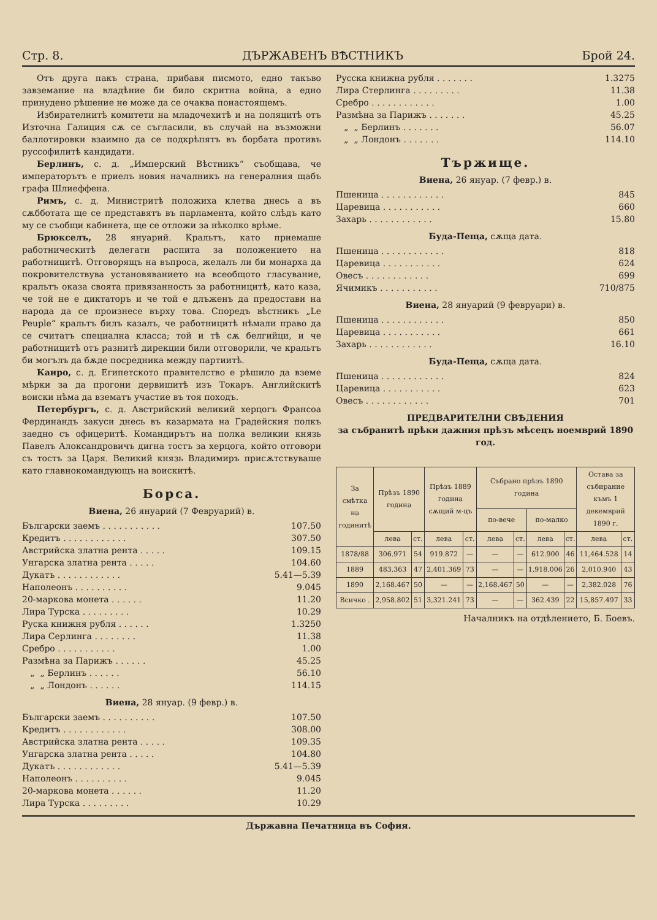Стр. 8. ДЪРЖАВЕНЪ ВѢСТНИКЪ Брой 24.
Отъ друга пакъ страна, прибавя писмото, едно такъво завземание на владѣние би било скритна война, а едно принудено рѣшение не може да се очаква понастоящемъ.
Избирателнитѣ комитети на младочехитѣ и на поляцитѣ отъ Източна Галиция сѫ се съгласили, въ случай на възможни баллотировки взаимно да се подкрѣпятъ въ борбата противъ руссофилитѣ кандидати.
Берлинъ, с. д. „Имперский Вѣстникъ“ съобщава, че императорътъ е приелъ новия началникъ на генералния щабъ графа Шлиеффена.
Римъ, с. д. Министритѣ положиха клетва днесь а въ сѫбботата ще се представятъ въ парламента, който слѣдъ като му се съобщи кабинета, ще се отложи за нѣколко врѣме.
Брюкселъ, 28 януарий. Кральтъ, като приемаше работническитѣ делегати распита за положението на работницитѣ. Отговорящъ на въпроса, желалъ ли би монарха да покровителствува установяванието на всеобщото гласувание, кральтъ оказа своята привязанность за работницитѣ, като каза, че той не е диктаторъ и че той е длъженъ да предостави на народа да се произнесе върху това. Споредъ вѣстникъ „Le Peuple“ кральтъ билъ казалъ, че работницитѣ нѣмали право да се считатъ специална класса; той и тѣ сѫ белгийци, и че работницитѣ отъ разнитѣ дирекции били отговорили, че кральтъ би могълъ да бѫде посредника между партиитѣ.
Каиро, с. д. Египетското правителство е рѣшило да вземе мѣрки за да прогони дервишитѣ изъ Токаръ. Английскитѣ воиски нѣма да взематъ участие въ тоя походъ.
Петербургъ, с. д. Австрийский великий херцогъ Франсоа Фердинандъ закуси днесь въ казармата на Градейския полкъ заедно съ офицеритѣ. Командирътъ на полка великии князь Павелъ Алоксандровичъ дигна тостъ за херцога, който отговори съ тостъ за Царя. Великий князь Владимиръ присѫтствуваше като главнокомандующъ на воискитѣ.
Борса.
Виена, 26 януарий (7 Февруарий) в.
Български заемъ . . . . . . . . . . . 107.50
Кредитъ . . . . . . . . . . . . 307.50
Австрийска златна рента . . . . . 109.15
Унгарска златна рента . . . . . 104.60
Дукатъ . . . . . . . . . . . . 5.41—5.39
Наполеонъ . . . . . . . . . . 9.045
20-маркова монета . . . . . . 11.20
Лира Турска . . . . . . . . . 10.29
Руска книжня рубля . . . . . . 1.3250
Лира Серлинга . . . . . . . . 11.38
Сребро . . . . . . . . . . . 1.00
Размѣна за Парижъ . . . . . . 45.25
„ „ Берлинъ . . . . . . 56.10
„ „ Лондонъ . . . . . . 114.15
Виена, 28 януар. (9 февр.) в.
Български заемъ . . . . . . . . . . 107.50
Кредитъ . . . . . . . . . . . . 308.00
Австрийска златна рента . . . . . 109.35
Унгарска златна рента . . . . . 104.80
Дукатъ . . . . . . . . . . . . 5.41—5.39
Наполеонъ . . . . . . . . . . 9.045
20-маркова монета . . . . . . 11.20
Лира Турска . . . . . . . . . 10.29
Русска книжна рубля . . . . . . . 1.3275
Лира Стерлинга . . . . . . . . . 11.38
Сребро . . . . . . . . . . . . 1.00
Размѣна за Парижъ . . . . . . . 45.25
„ „ Берлинъ . . . . . . . 56.07
„ „ Лондонъ . . . . . . . 114.10
Тържище.
Виена, 26 януар. (7 февр.) в.
Пшеница . . . . . . . . . . . . 845
Царевица . . . . . . . . . . . 660
Захарь . . . . . . . . . . . . 15.80
Буда-Пеща, сѫща дата.
Пшеница . . . . . . . . . . . . 818
Царевица . . . . . . . . . . . 624
Овесъ . . . . . . . . . . . . 699
Ячимикъ . . . . . . . . . . . 710/875
Виена, 28 януарий (9 февруари) в.
Пшеница . . . . . . . . . . . . 850
Царевица . . . . . . . . . . . 661
Захарь . . . . . . . . . . . . 16.10
Буда-Пеща, сѫща дата.
Пшеница . . . . . . . . . . . . 824
Царевица . . . . . . . . . . . 623
Овесъ . . . . . . . . . . . . 701
ПРЕДВАРИТЕЛНИ СВѢДЕНИЯ
за събранитѣ прѣки дажния прѣзъ мѣсецъ ноемврий 1890 год.
| За смѣтка на годинитѣ | Прѣзъ 1890 година | | Прѣзъ 1889 година сѫщий м-цъ | | Събрано прѣзъ 1890 година | | | | Остава за събирание къмъ 1 декемврий 1890 г. | |
| --- | --- | --- | --- | --- | --- | --- | --- | --- | --- | --- |
| | | | | | по-вече | | по-малко | | | |
| | лева | ст. | лева | ст. | лева | ст. | лева | ст. | лева | ст. |
| 1878/88 | 306.971 | 54 | 919.872 | — | — | — | 612.900 | 46 | 11,464.528 | 14 |
| 1889 | 483.363 | 47 | 2,401.369 | 73 | — | — | 1,918.006 | 26 | 2,010.940 | 43 |
| 1890 | 2,168.467 | 50 | — | — | 2,168.467 | 50 | — | — | 2,382.028 | 76 |
| Всичко . | 2,958.802 | 51 | 3,321.241 | 73 | — | — | 362.439 | 22 | 15,857.497 | 33 |
Началникъ на отдѣлението, Б. Боевъ.
Държавна Печатница въ София.